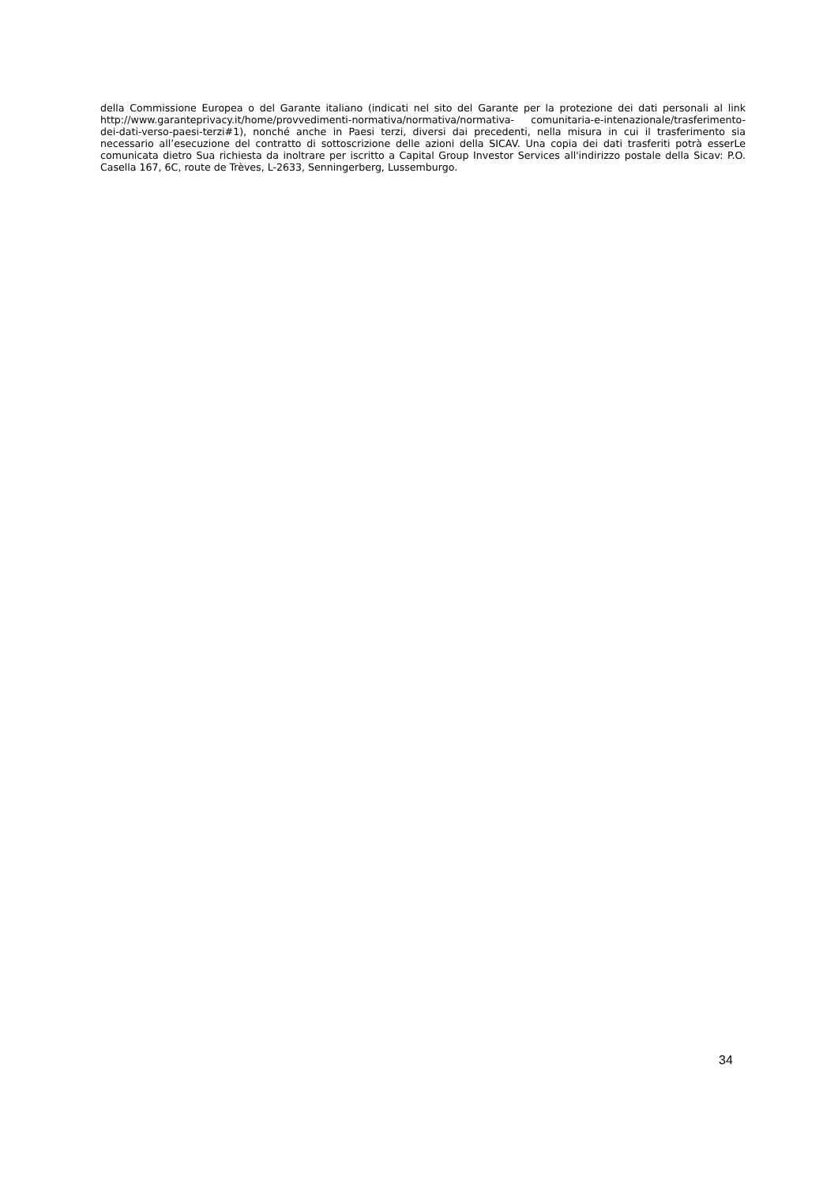della Commissione Europea o del Garante italiano (indicati nel sito del Garante per la protezione dei dati personali al link http://www.garanteprivacy.it/home/provvedimenti-normativa/normativa/normativa- comunitaria-e-intenazionale/trasferimento-dei-dati-verso-paesi-terzi#1), nonché anche in Paesi terzi, diversi dai precedenti, nella misura in cui il trasferimento sia necessario all’esecuzione del contratto di sottoscrizione delle azioni della SICAV. Una copia dei dati trasferiti potrà esserLe comunicata dietro Sua richiesta da inoltrare per iscritto a Capital Group Investor Services all'indirizzo postale della Sicav: P.O. Casella 167, 6C, route de Trèves, L-2633, Senningerberg, Lussemburgo.
34